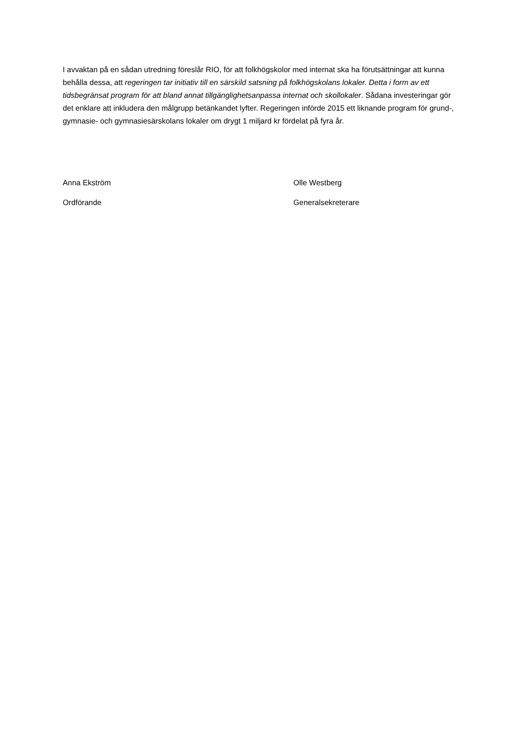I avvaktan på en sådan utredning föreslår RIO, för att folkhögskolor med internat ska ha förutsättningar att kunna behålla dessa, att regeringen tar initiativ till en särskild satsning på folkhögskolans lokaler. Detta i form av ett tidsbegränsat program för att bland annat tillgänglighetsanpassa internat och skollokaler. Sådana investeringar gör det enklare att inkludera den målgrupp betänkandet lyfter. Regeringen införde 2015 ett liknande program för grund-, gymnasie- och gymnasiesärskolans lokaler om drygt 1 miljard kr fördelat på fyra år.
Anna Ekström
Ordförande
Olle Westberg
Generalsekreterare